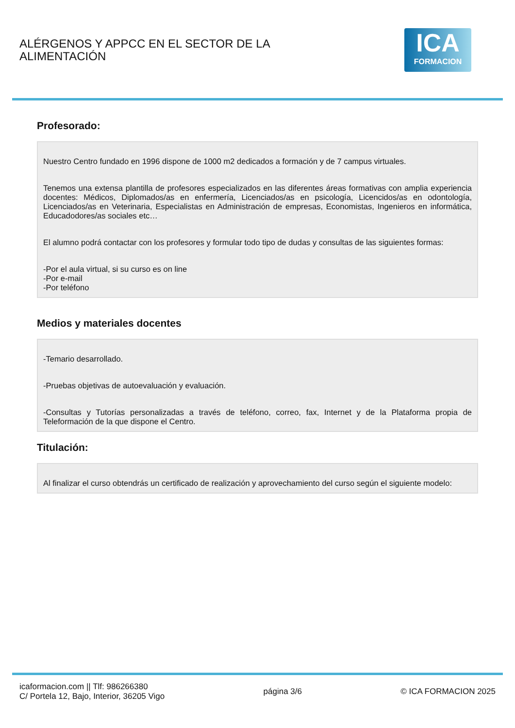ALÉRGENOS Y APPCC EN EL SECTOR DE LA ALIMENTACIÓN
ICA
FORMACION
Profesorado:
Nuestro Centro fundado en 1996 dispone de 1000 m2 dedicados a formación y de 7 campus virtuales.
Tenemos una extensa plantilla de profesores especializados en las diferentes áreas formativas con amplia experiencia docentes: Médicos, Diplomados/as en enfermería, Licenciados/as en psicología, Licencidos/as en odontología, Licenciados/as en Veterinaria, Especialistas en Administración de empresas, Economistas, Ingenieros en informática, Educadodores/as sociales etc…
El alumno podrá contactar con los profesores y formular todo tipo de dudas y consultas de las siguientes formas:
-Por el aula virtual, si su curso es on line
-Por e-mail
-Por teléfono
Medios y materiales docentes
-Temario desarrollado.
-Pruebas objetivas de autoevaluación y evaluación.
-Consultas y Tutorías personalizadas a través de teléfono, correo, fax, Internet y de la Plataforma propia de Teleformación de la que dispone el Centro.
Titulación:
Al finalizar el curso obtendrás un certificado de realización y aprovechamiento del curso según el siguiente modelo:
icaformacion.com || Tlf: 986266380
C/ Portela 12, Bajo, Interior, 36205 Vigo
página 3/6 © ICA FORMACION 2025